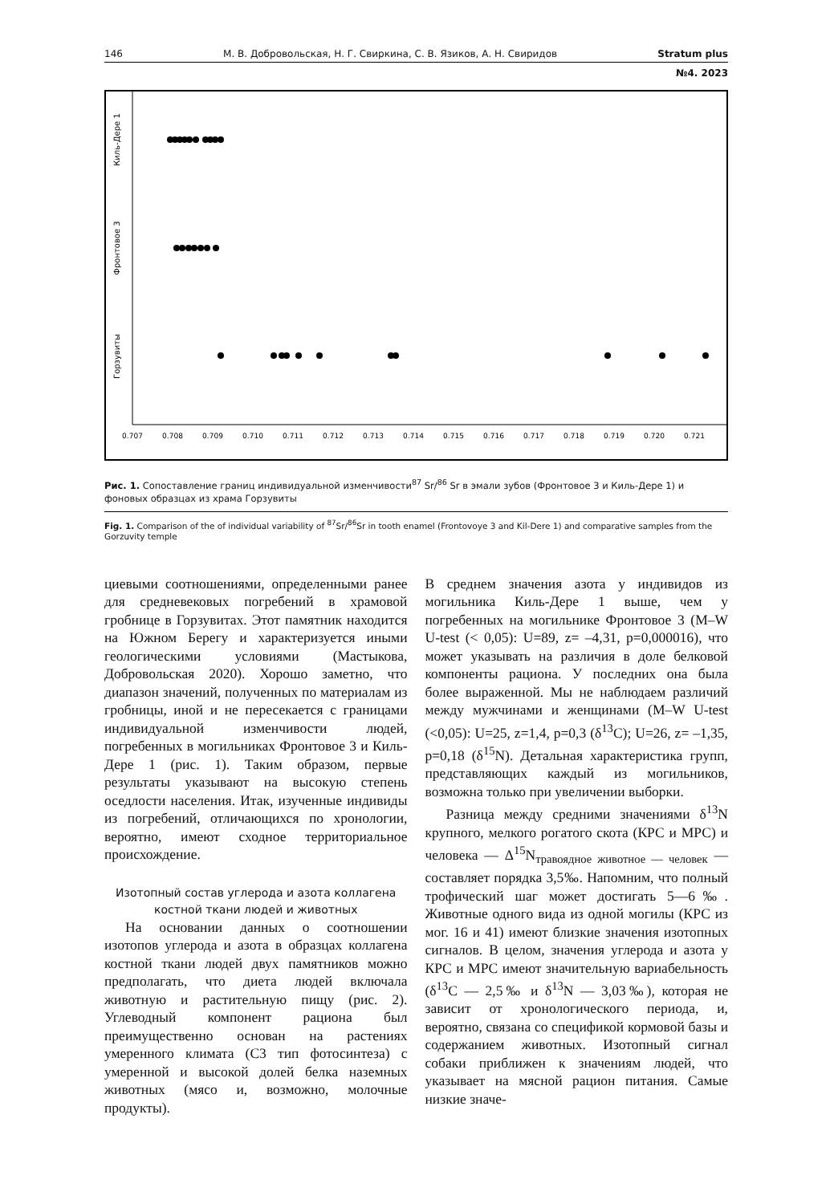146 М. В. Добровольская, Н. Г. Свиркина, С. В. Язиков, А. Н. Свиридов Stratum plus
№4. 2023
Киль-Дере 1
Фронтовое 3
Горзувиты
0.707
0.708
0.709
0.710
0.711
0.712
0.713
0.714
0.715
0.716
0.717
0.718
0.719
0.720
0.721
Рис. 1. Сопоставление границ индивидуальной изменчивости<sup>87</sup> Sr/<sup>86</sup> Sr в эмали зубов (Фронтовое 3 и Киль-Дере 1) и фоновых образцах из храма Горзувиты
Fig. 1. Comparison of the of individual variability of <sup>87</sup>Sr/<sup>86</sup>Sr in tooth enamel (Frontovoye 3 and Kil-Dere 1) and comparative samples from the Gorzuvity temple
циевыми соотношениями, определенными ранее для средневековых погребений в храмовой гробнице в Горзувитах. Этот памятник находится на Южном Берегу и характеризуется иными геологическими условиями (Мастыкова, Добровольская 2020). Хорошо заметно, что диапазон значений, полученных по материалам из гробницы, иной и не пересекается с границами индивидуальной изменчивости людей, погребенных в могильниках Фронтовое 3 и Киль-Дере 1 (рис. 1). Таким образом, первые результаты указывают на высокую степень оседлости населения. Итак, изученные индивиды из погребений, отличающихся по хронологии, вероятно, имеют сходное территориальное происхождение.
Изотопный состав углерода и азота коллагена костной ткани людей и животных
На основании данных о соотношении изотопов углерода и азота в образцах коллагена костной ткани людей двух памятников можно предполагать, что диета людей включала животную и растительную пищу (рис. 2). Углеводный компонент рациона был преимущественно основан на растениях умеренного климата (С3 тип фотосинтеза) с умеренной и высокой долей белка наземных животных (мясо и, возможно, молочные продукты).
В среднем значения азота у индивидов из могильника Киль-Дере 1 выше, чем у погребенных на могильнике Фронтовое 3 (M–W U-test (< 0,05): U=89, z= –4,31, p=0,000016), что может указывать на различия в доле белковой компоненты рациона. У последних она была более выраженной. Мы не наблюдаем различий между мужчинами и женщинами (M–W U-test (<0,05): U=25, z=1,4, p=0,3 (δ<sup>13</sup>C); U=26, z= –1,35, p=0,18 (δ<sup>15</sup>N). Детальная характеристика групп, представляющих каждый из могильников, возможна только при увеличении выборки.
Разница между средними значениями δ<sup>13</sup>N крупного, мелкого рогатого скота (КРС и МРС) и человека — Δ<sup>15</sup>N<sub>травоядное животное — человек</sub> — составляет порядка 3,5‰. Напомним, что полный трофический шаг может достигать 5—6‰. Животные одного вида из одной могилы (КРС из мог. 16 и 41) имеют близкие значения изотопных сигналов. В целом, значения углерода и азота у КРС и МРС имеют значительную вариабельность (δ<sup>13</sup>C — 2,5‰ и δ<sup>13</sup>N — 3,03‰), которая не зависит от хронологического периода, и, вероятно, связана со спецификой кормовой базы и содержанием животных. Изотопный сигнал собаки приближен к значениям людей, что указывает на мясной рацион питания. Самые низкие значе-